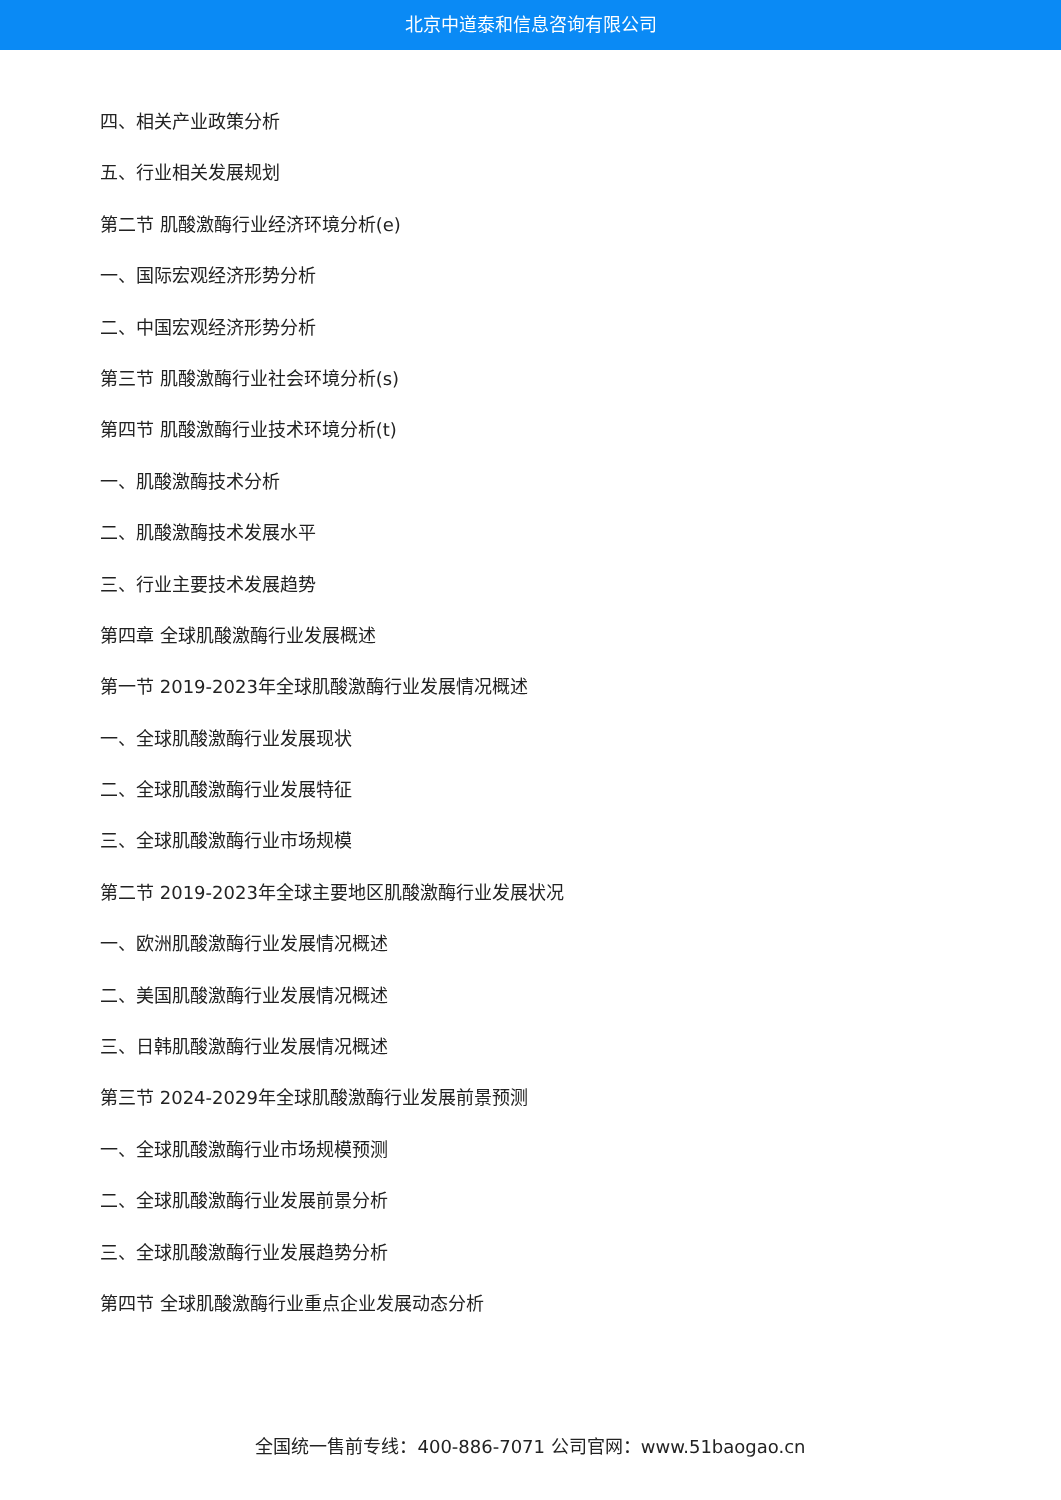北京中道泰和信息咨询有限公司
四、相关产业政策分析
五、行业相关发展规划
第二节 肌酸激酶行业经济环境分析(e)
一、国际宏观经济形势分析
二、中国宏观经济形势分析
第三节 肌酸激酶行业社会环境分析(s)
第四节 肌酸激酶行业技术环境分析(t)
一、肌酸激酶技术分析
二、肌酸激酶技术发展水平
三、行业主要技术发展趋势
第四章 全球肌酸激酶行业发展概述
第一节 2019-2023年全球肌酸激酶行业发展情况概述
一、全球肌酸激酶行业发展现状
二、全球肌酸激酶行业发展特征
三、全球肌酸激酶行业市场规模
第二节 2019-2023年全球主要地区肌酸激酶行业发展状况
一、欧洲肌酸激酶行业发展情况概述
二、美国肌酸激酶行业发展情况概述
三、日韩肌酸激酶行业发展情况概述
第三节 2024-2029年全球肌酸激酶行业发展前景预测
一、全球肌酸激酶行业市场规模预测
二、全球肌酸激酶行业发展前景分析
三、全球肌酸激酶行业发展趋势分析
第四节 全球肌酸激酶行业重点企业发展动态分析
全国统一售前专线：400-886-7071 公司官网：www.51baogao.cn